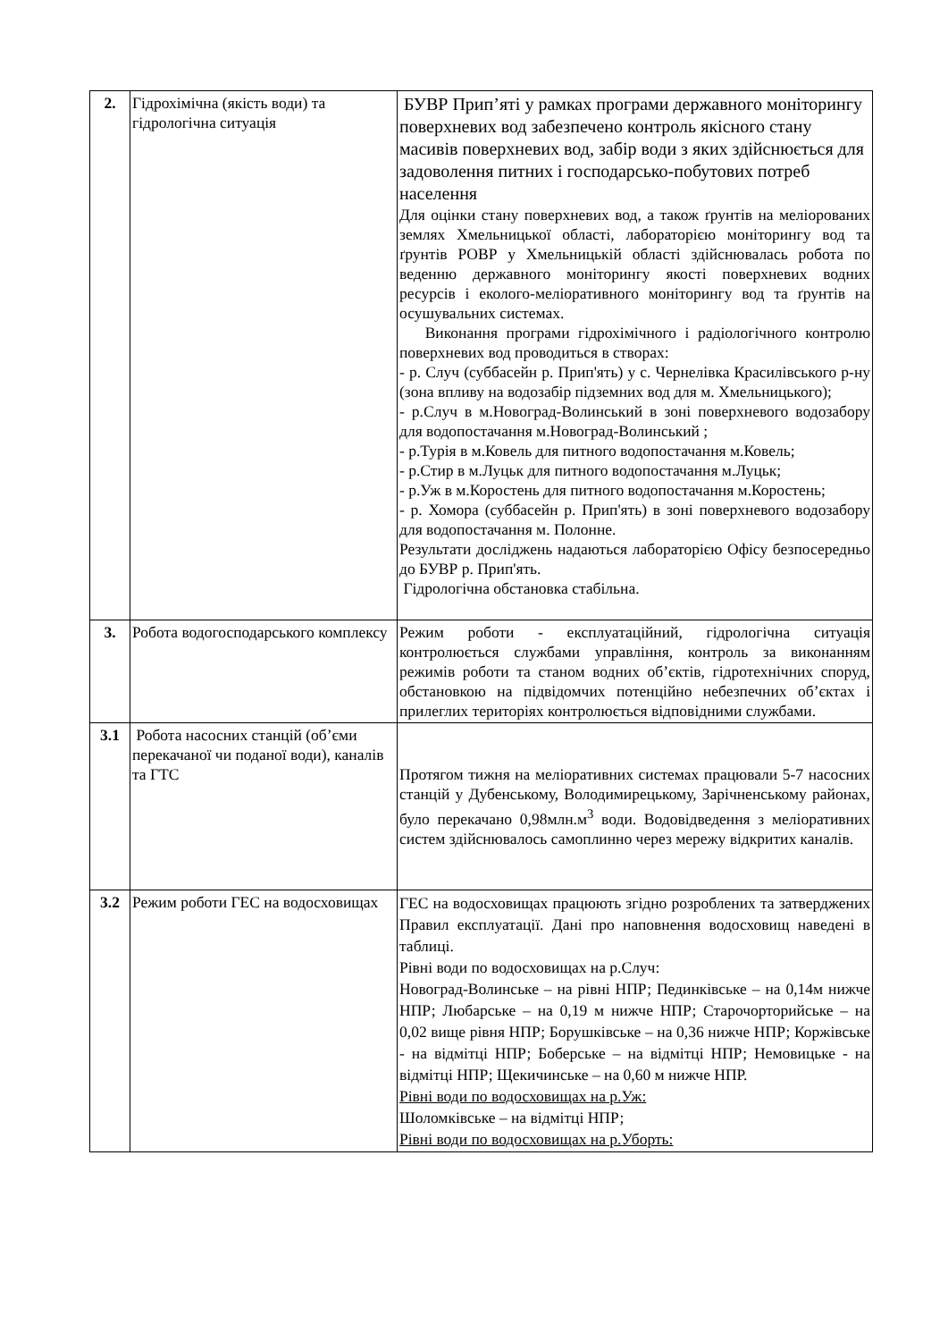| 2. | Гідрохімічна (якість води) та гідрологічна ситуація | БУВР Прип’яті у рамках програми державного моніторингу поверхневих вод забезпечено контроль якісного стану масивів поверхневих вод, забір води з яких здійснюється для задоволення питних і господарсько-побутових потреб населення Для оцінки стану поверхневих вод, а також ґрунтів на меліорованих землях Хмельницької області, лабораторією моніторингу вод та ґрунтів РОВР у Хмельницькій області здійснювалась робота по веденню державного моніторингу якості поверхневих водних ресурсів і еколого-меліоративного моніторингу вод та ґрунтів на осушувальних системах. Виконання програми гідрохімічного і радіологічного контролю поверхневих вод проводиться в створах: - р. Случ (суббасейн р. Прип'ять) у с. Чернелівка Красилівського р-ну (зона впливу на водозабір підземних вод для м. Хмельницького); - р.Случ в м.Новоград-Волинський в зоні поверхневого водозабору для водопостачання м.Новоград-Волинський ; - р.Турія в м.Ковель для питного водопостачання м.Ковель; - р.Стир в м.Луцьк для питного водопостачання м.Луцьк; - р.Уж в м.Коростень для питного водопостачання м.Коростень; - р. Хомора (суббасейн р. Прип'ять) в зоні поверхневого водозабору для водопостачання м. Полонне. Результати досліджень надаються лабораторією Офісу безпосередньо до БУВР р. Прип'ять. Гідрологічна обстановка стабільна. |
| 3. | Робота водогосподарського комплексу | Режим роботи - експлуатаційний, гідрологічна ситуація контролюється службами управління, контроль за виконанням режимів роботи та станом водних об’єктів, гідротехнічних споруд, обстановкою на підвідомчих потенційно небезпечних об’єктах і прилеглих територіях контролюється відповідними службами. |
| 3.1 | Робота насосних станцій (об’єми перекачаної чи поданої води), каналів та ГТС | Протягом тижня на меліоративних системах працювали 5-7 насосних станцій у Дубенському, Володимирецькому, Зарічненському районах, було перекачано 0,98млн.м<sup>3</sup> води. Водовідведення з меліоративних систем здійснювалось самоплинно через мережу відкритих каналів. |
| 3.2 | Режим роботи ГЕС на водосховищах | ГЕС на водосховищах працюють згідно розроблених та затверджених Правил експлуатації. Дані про наповнення водосховищ наведені в таблиці. Рівні води по водосховищах на р.Случ: Новоград-Волинське – на рівні НПР; Пединківське – на 0,14м нижче НПР; Любарське – на 0,19 м нижче НПР; Старочорторийське – на 0,02 вище рівня НПР; Борушківське – на 0,36 нижче НПР; Коржівське - на відмітці НПР; Боберське – на відмітці НПР; Немовицьке - на відмітці НПР; Щекичинське – на 0,60 м нижче НПР. Рівні води по водосховищах на р.Уж: Шоломківське – на відмітці НПР; Рівні води по водосховищах на р.Уборть: |